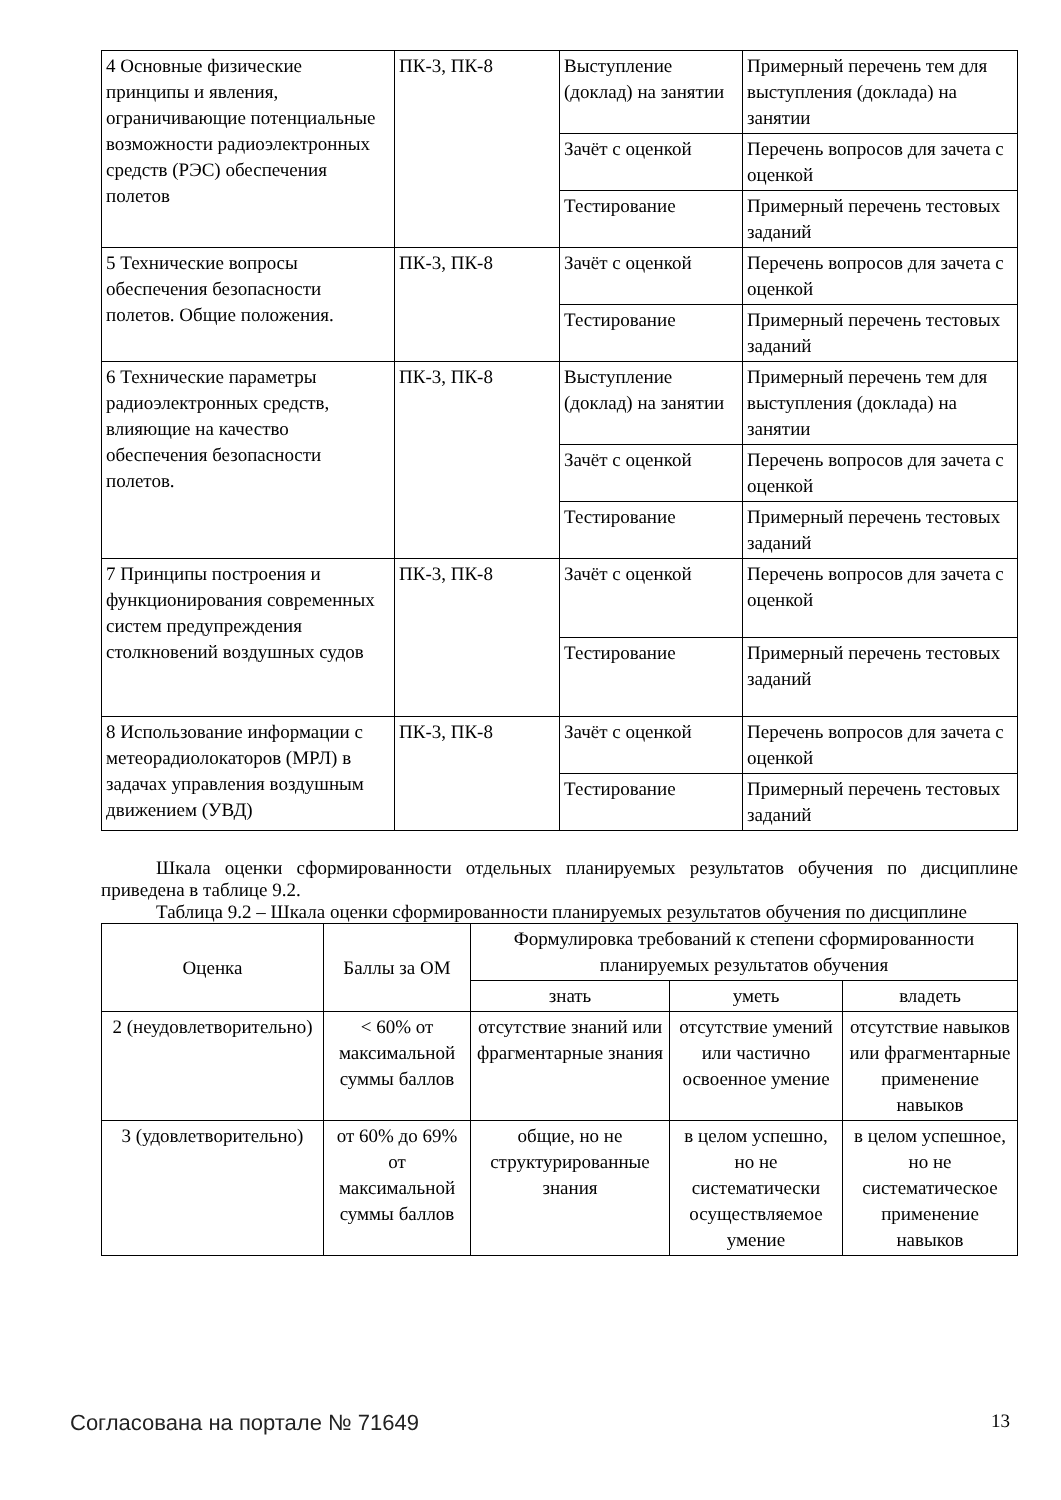| 4 Основные физические принципы и явления, ограничивающие потенциальные возможности радиоэлектронных средств (РЭС) обеспечения полетов | ПК-3, ПК-8 | Выступление (доклад) на занятии | Примерный перечень тем для выступления (доклада) на занятии |
| | | Зачёт с оценкой | Перечень вопросов для зачета с оценкой |
| | | Тестирование | Примерный перечень тестовых заданий |
| 5 Технические вопросы обеспечения безопасности полетов. Общие положения. | ПК-3, ПК-8 | Зачёт с оценкой | Перечень вопросов для зачета с оценкой |
| | | Тестирование | Примерный перечень тестовых заданий |
| 6 Технические параметры радиоэлектронных средств, влияющие на качество обеспечения безопасности полетов. | ПК-3, ПК-8 | Выступление (доклад) на занятии | Примерный перечень тем для выступления (доклада) на занятии |
| | | Зачёт с оценкой | Перечень вопросов для зачета с оценкой |
| | | Тестирование | Примерный перечень тестовых заданий |
| 7 Принципы построения и функционирования современных систем предупреждения столкновений воздушных судов | ПК-3, ПК-8 | Зачёт с оценкой | Перечень вопросов для зачета с оценкой |
| | | Тестирование | Примерный перечень тестовых заданий |
| 8 Использование информации с метеорадиолокаторов (МРЛ) в задачах управления воздушным движением (УВД) | ПК-3, ПК-8 | Зачёт с оценкой | Перечень вопросов для зачета с оценкой |
| | | Тестирование | Примерный перечень тестовых заданий |
Шкала оценки сформированности отдельных планируемых результатов обучения по дисциплине приведена в таблице 9.2.
Таблица 9.2 – Шкала оценки сформированности планируемых результатов обучения по дисциплине
| Оценка | Баллы за ОМ | Формулировка требований к степени сформированности планируемых результатов обучения | | |
| --- | --- | --- | --- | --- |
| | | знать | уметь | владеть |
| 2 (неудовлетворительно) | < 60% от максимальной суммы баллов | отсутствие знаний или фрагментарные знания | отсутствие умений или частично освоенное умение | отсутствие навыков или фрагментарные применение навыков |
| 3 (удовлетворительно) | от 60% до 69% от максимальной суммы баллов | общие, но не структурированные знания | в целом успешно, но не систематически осуществляемое умение | в целом успешное, но не систематическое применение навыков |
Согласована на портале № 71649 13